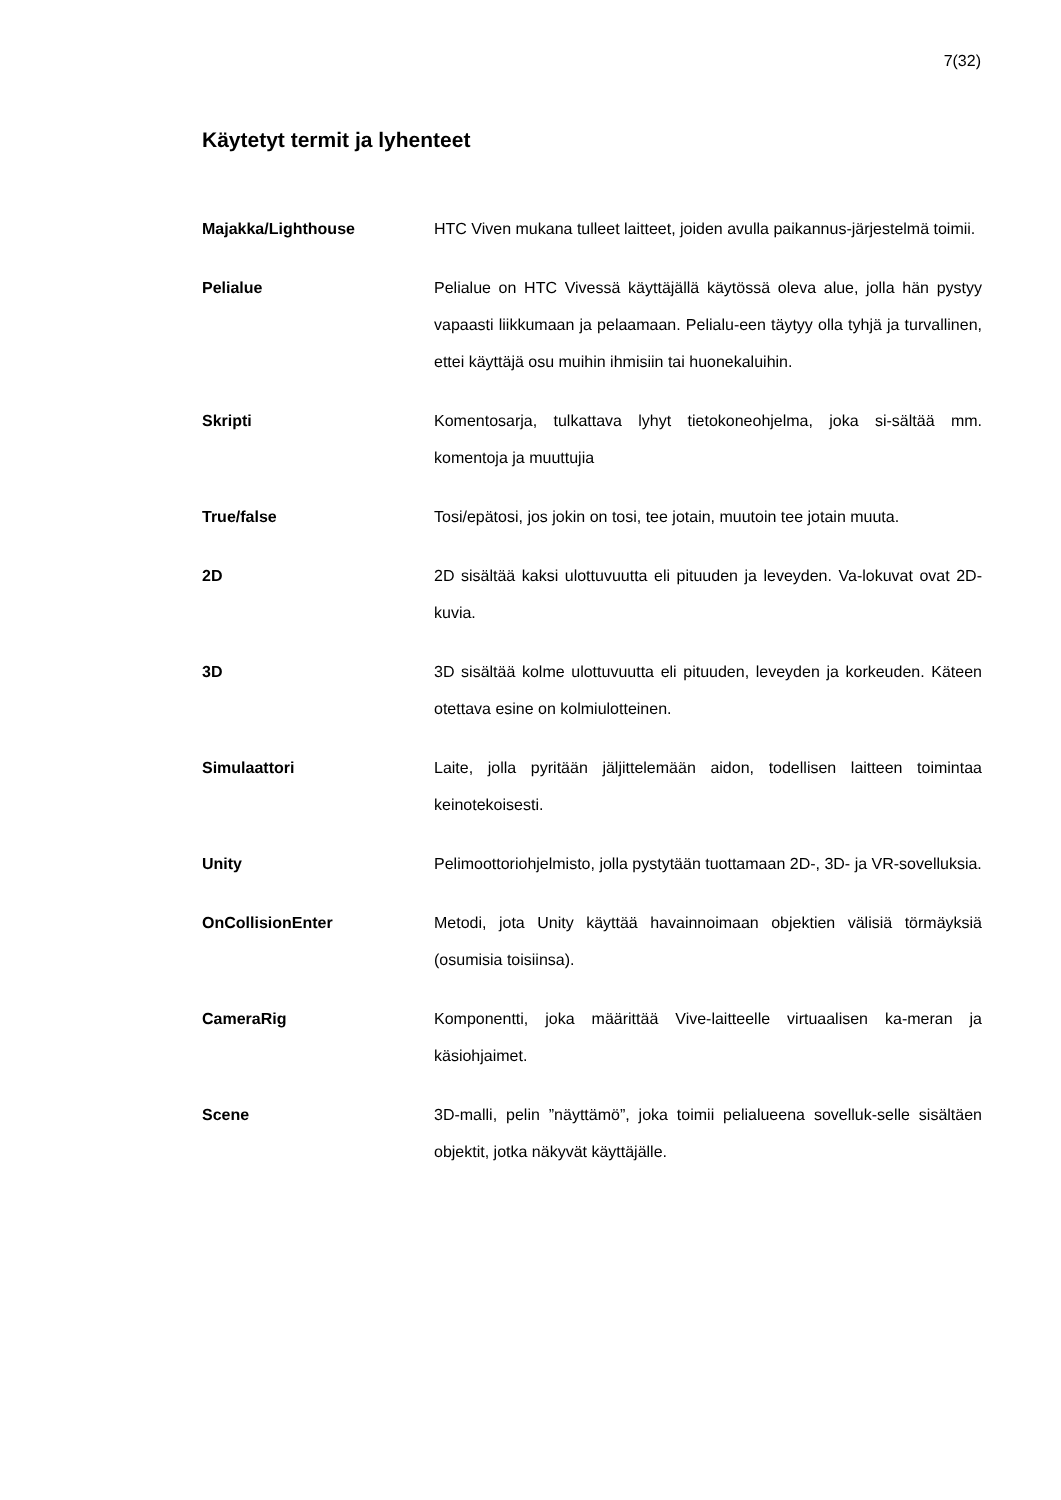7(32)
Käytetyt termit ja lyhenteet
Majakka/Lighthouse HTC Viven mukana tulleet laitteet, joiden avulla paikannus-järjestelmä toimii.
Pelialue Pelialue on HTC Vivessä käyttäjällä käytössä oleva alue, jolla hän pystyy vapaasti liikkumaan ja pelaamaan. Pelialu-een täytyy olla tyhjä ja turvallinen, ettei käyttäjä osu muihin ihmisiin tai huonekaluihin.
Skripti Komentosarja, tulkattava lyhyt tietokoneohjelma, joka si-sältää mm. komentoja ja muuttujia
True/false Tosi/epätosi, jos jokin on tosi, tee jotain, muutoin tee jotain muuta.
2D 2D sisältää kaksi ulottuvuutta eli pituuden ja leveyden. Va-lokuvat ovat 2D-kuvia.
3D 3D sisältää kolme ulottuvuutta eli pituuden, leveyden ja korkeuden. Käteen otettava esine on kolmiulotteinen.
Simulaattori Laite, jolla pyritään jäljittelemään aidon, todellisen laitteen toimintaa keinotekoisesti.
Unity Pelimoottoriohjelmisto, jolla pystytään tuottamaan 2D-, 3D- ja VR-sovelluksia.
OnCollisionEnter Metodi, jota Unity käyttää havainnoimaan objektien välisiä törmäyksiä (osumisia toisiinsa).
CameraRig Komponentti, joka määrittää Vive-laitteelle virtuaalisen ka-meran ja käsiohjaimet.
Scene 3D-malli, pelin ”näyttämö”, joka toimii pelialueena sovelluk-selle sisältäen objektit, jotka näkyvät käyttäjälle.